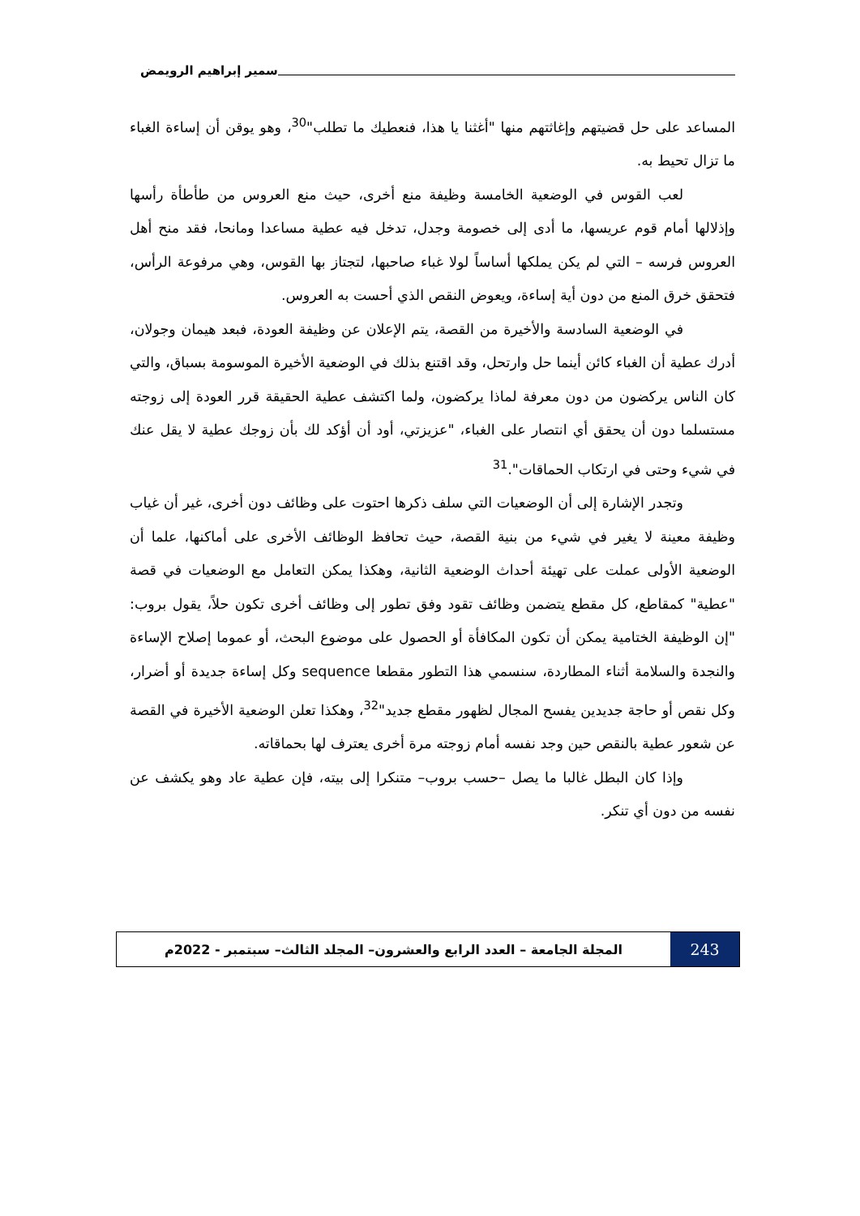سمير إبراهيم الرويمض
المساعد على حل قضيتهم وإغاثتهم منها "أغثنا يا هذا، فنعطيك ما تطلب"<sup>30</sup>، وهو يوقن أن إساءة الغباء ما تزال تحيط به.
لعب القوس في الوضعية الخامسة وظيفة منع أخرى، حيث منع العروس من طأطأة رأسها وإذلالها أمام قوم عريسها، ما أدى إلى خصومة وجدل، تدخل فيه عطية مساعدا ومانحا، فقد منح أهل العروس فرسه – التي لم يكن يملكها أساساً لولا غباء صاحبها، لتجتاز بها القوس، وهي مرفوعة الرأس، فتحقق خرق المنع من دون أية إساءة، ويعوض النقص الذي أحست به العروس.
في الوضعية السادسة والأخيرة من القصة، يتم الإعلان عن وظيفة العودة، فبعد هيمان وجولان، أدرك عطية أن الغباء كائن أينما حل وارتحل، وقد اقتنع بذلك في الوضعية الأخيرة الموسومة بسباق، والتي كان الناس يركضون من دون معرفة لماذا يركضون، ولما اكتشف عطية الحقيقة قرر العودة إلى زوجته مستسلما دون أن يحقق أي انتصار على الغباء، "عزيزتي، أود أن أؤكد لك بأن زوجك عطية لا يقل عنك في شيء وحتى في ارتكاب الحماقات".<sup>31</sup>
وتجدر الإشارة إلى أن الوضعيات التي سلف ذكرها احتوت على وظائف دون أخرى، غير أن غياب وظيفة معينة لا يغير في شيء من بنية القصة، حيث تحافظ الوظائف الأخرى على أماكنها، علما أن الوضعية الأولى عملت على تهيئة أحداث الوضعية الثانية، وهكذا يمكن التعامل مع الوضعيات في قصة "عطية" كمقاطع، كل مقطع يتضمن وظائف تقود وفق تطور إلى وظائف أخرى تكون حلاً، يقول بروب: "إن الوظيفة الختامية يمكن أن تكون المكافأة أو الحصول على موضوع البحث، أو عموما إصلاح الإساءة والنجدة والسلامة أثناء المطاردة، سنسمي هذا التطور مقطعا sequence وكل إساءة جديدة أو أضرار، وكل نقص أو حاجة جديدين يفسح المجال لظهور مقطع جديد"<sup>32</sup>، وهكذا تعلن الوضعية الأخيرة في القصة عن شعور عطية بالنقص حين وجد نفسه أمام زوجته مرة أخرى يعترف لها بحماقاته.
وإذا كان البطل غالبا ما يصل –حسب بروب– متنكرا إلى بيته، فإن عطية عاد وهو يكشف عن نفسه من دون أي تنكر.
243
المجلة الجامعة – العدد الرابع والعشرون– المجلد الثالث– سبتمبر - 2022م